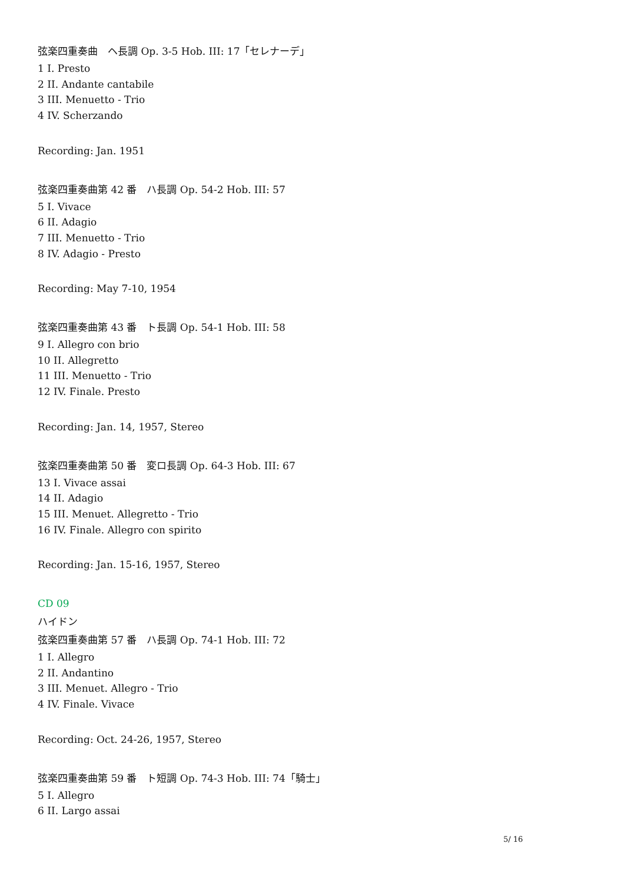弦楽四重奏曲　ヘ長調 Op. 3-5 Hob. III: 17「セレナーデ」
1 I. Presto
2 II. Andante cantabile
3 III. Menuetto - Trio
4 IV. Scherzando
Recording: Jan. 1951
弦楽四重奏曲第 42 番　ハ長調 Op. 54-2 Hob. III: 57
5 I. Vivace
6 II. Adagio
7 III. Menuetto - Trio
8 IV. Adagio - Presto
Recording: May 7-10, 1954
弦楽四重奏曲第 43 番　ト長調 Op. 54-1 Hob. III: 58
9 I. Allegro con brio
10 II. Allegretto
11 III. Menuetto - Trio
12 IV. Finale. Presto
Recording: Jan. 14, 1957, Stereo
弦楽四重奏曲第 50 番　変ロ長調 Op. 64-3 Hob. III: 67
13 I. Vivace assai
14 II. Adagio
15 III. Menuet. Allegretto - Trio
16 IV. Finale. Allegro con spirito
Recording: Jan. 15-16, 1957, Stereo
CD 09
ハイドン
弦楽四重奏曲第 57 番　ハ長調 Op. 74-1 Hob. III: 72
1 I. Allegro
2 II. Andantino
3 III. Menuet. Allegro - Trio
4 IV. Finale. Vivace
Recording: Oct. 24-26, 1957, Stereo
弦楽四重奏曲第 59 番　ト短調 Op. 74-3 Hob. III: 74「騎士」
5 I. Allegro
6 II. Largo assai
5/ 16